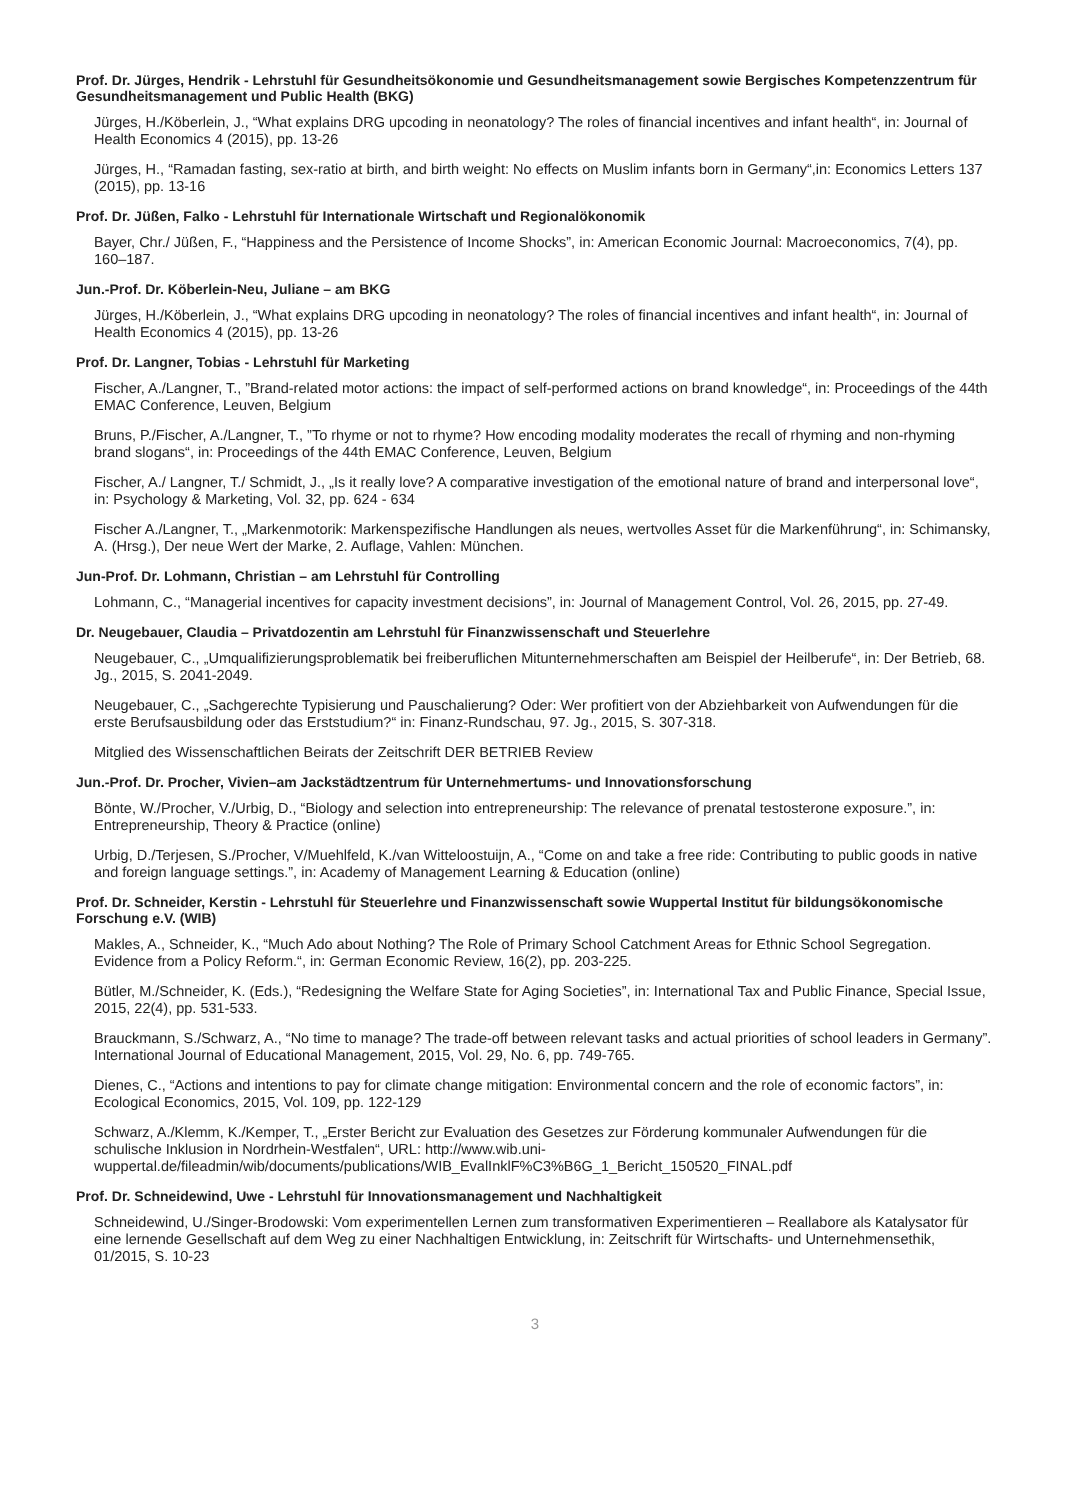Prof. Dr. Jürges, Hendrik - Lehrstuhl für Gesundheitsökonomie und Gesundheitsmanagement sowie Bergisches Kompetenzzentrum für Gesundheitsmanagement und Public Health (BKG)
Jürges, H./Köberlein, J., “What explains DRG upcoding in neonatology? The roles of financial incentives and infant health“, in: Journal of Health Economics 4 (2015), pp. 13-26
Jürges, H., “Ramadan fasting, sex-ratio at birth, and birth weight: No effects on Muslim infants born in Germany“,in: Economics Letters 137 (2015), pp. 13-16
Prof. Dr. Jüßen, Falko - Lehrstuhl für Internationale Wirtschaft und Regionalökonomik
Bayer, Chr./ Jüßen, F., “Happiness and the Persistence of Income Shocks”, in: American Economic Journal: Macroeconomics, 7(4), pp. 160–187.
Jun.-Prof. Dr. Köberlein-Neu, Juliane – am BKG
Jürges, H./Köberlein, J., “What explains DRG upcoding in neonatology? The roles of financial incentives and infant health“, in: Journal of Health Economics 4 (2015), pp. 13-26
Prof. Dr. Langner, Tobias - Lehrstuhl für Marketing
Fischer, A./Langner, T., ”Brand-related motor actions: the impact of self-performed actions on brand knowledge“, in: Proceedings of the 44th EMAC Conference, Leuven, Belgium
Bruns, P./Fischer, A./Langner, T., ”To rhyme or not to rhyme? How encoding modality moderates the recall of rhyming and non-rhyming brand slogans“, in: Proceedings of the 44th EMAC Conference, Leuven, Belgium
Fischer, A./ Langner, T./ Schmidt, J., „Is it really love? A comparative investigation of the emotional nature of brand and interpersonal love“, in: Psychology & Marketing, Vol. 32, pp. 624 - 634
Fischer A./Langner, T., „Markenmotorik: Markenspezifische Handlungen als neues, wertvolles Asset für die Markenführung“, in: Schimansky, A. (Hrsg.), Der neue Wert der Marke, 2. Auflage, Vahlen: München.
Jun-Prof. Dr. Lohmann, Christian – am Lehrstuhl für Controlling
Lohmann, C., “Managerial incentives for capacity investment decisions”, in: Journal of Management Control, Vol. 26, 2015, pp. 27-49.
Dr. Neugebauer, Claudia – Privatdozentin am Lehrstuhl für Finanzwissenschaft und Steuerlehre
Neugebauer, C., „Umqualifizierungsproblematik bei freiberuflichen Mitunternehmerschaften am Beispiel der Heilberufe“, in: Der Betrieb, 68. Jg., 2015, S. 2041-2049.
Neugebauer, C., „Sachgerechte Typisierung und Pauschalierung? Oder: Wer profitiert von der Abziehbarkeit von Aufwendungen für die erste Berufsausbildung oder das Erststudium?“ in: Finanz-Rundschau, 97. Jg., 2015, S. 307-318.
Mitglied des Wissenschaftlichen Beirats der Zeitschrift DER BETRIEB Review
Jun.-Prof. Dr. Procher, Vivien–am Jackstädtzentrum für Unternehmertums- und Innovationsforschung
Bönte, W./Procher, V./Urbig, D., “Biology and selection into entrepreneurship: The relevance of prenatal testosterone exposure.”, in: Entrepreneurship, Theory & Practice (online)
Urbig, D./Terjesen, S./Procher, V/Muehlfeld, K./van Witteloostuijn, A., “Come on and take a free ride: Contributing to public goods in native and foreign language settings.”, in: Academy of Management Learning & Education (online)
Prof. Dr. Schneider, Kerstin - Lehrstuhl für Steuerlehre und Finanzwissenschaft sowie Wuppertal Institut für bildungsökonomische Forschung e.V. (WIB)
Makles, A., Schneider, K., “Much Ado about Nothing? The Role of Primary School Catchment Areas for Ethnic School Segregation. Evidence from a Policy Reform.“, in: German Economic Review, 16(2), pp. 203-225.
Bütler, M./Schneider, K. (Eds.), “Redesigning the Welfare State for Aging Societies”, in: International Tax and Public Finance, Special Issue, 2015, 22(4), pp. 531-533.
Brauckmann, S./Schwarz, A., “No time to manage? The trade-off between relevant tasks and actual priorities of school leaders in Germany”. International Journal of Educational Management, 2015, Vol. 29, No. 6, pp. 749-765.
Dienes, C., “Actions and intentions to pay for climate change mitigation: Environmental concern and the role of economic factors”, in: Ecological Economics, 2015, Vol. 109, pp. 122-129
Schwarz, A./Klemm, K./Kemper, T., „Erster Bericht zur Evaluation des Gesetzes zur Förderung kommunaler Aufwendungen für die schulische Inklusion in Nordrhein-Westfalen“, URL: http://www.wib.uni-wuppertal.de/fileadmin/wib/documents/publications/WIB_EvalInklF%C3%B6G_1_Bericht_150520_FINAL.pdf
Prof. Dr. Schneidewind, Uwe - Lehrstuhl für Innovationsmanagement und Nachhaltigkeit
Schneidewind, U./Singer-Brodowski: Vom experimentellen Lernen zum transformativen Experimentieren – Reallabore als Katalysator für eine lernende Gesellschaft auf dem Weg zu einer Nachhaltigen Entwicklung, in: Zeitschrift für Wirtschafts- und Unternehmensethik, 01/2015, S. 10-23
3